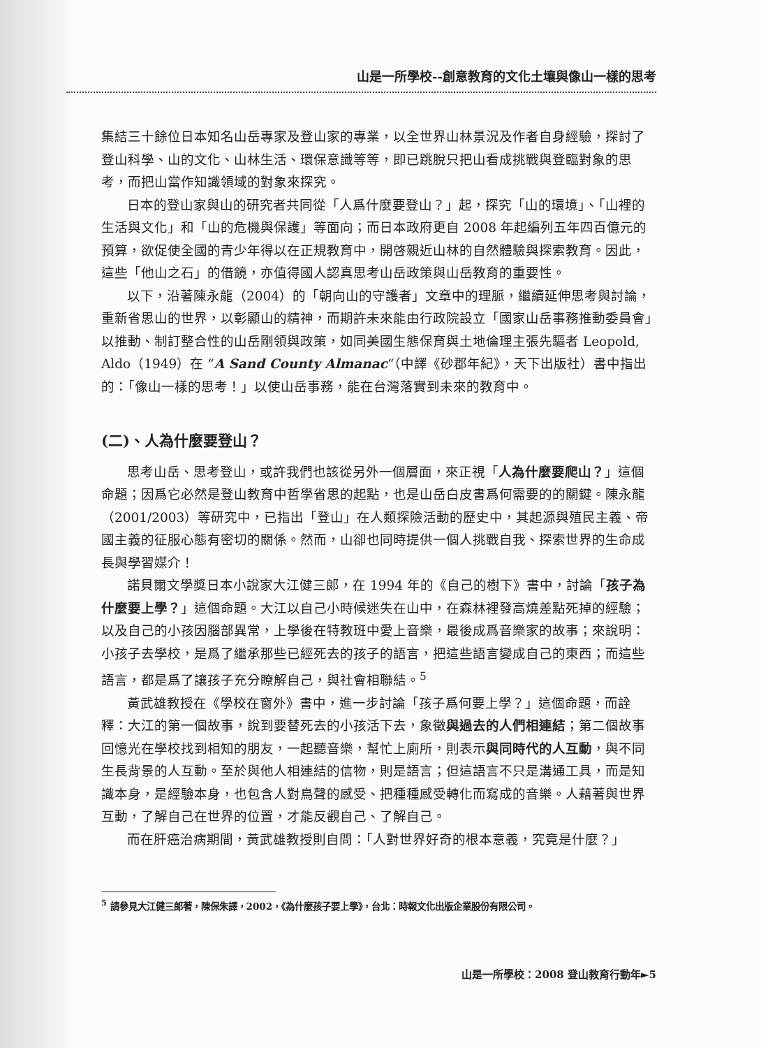山是一所學校--創意教育的文化土壤與像山一樣的思考
集結三十餘位日本知名山岳專家及登山家的專業，以全世界山林景況及作者自身經驗，探討了登山科學、山的文化、山林生活、環保意識等等，即已跳脫只把山看成挑戰與登臨對象的思考，而把山當作知識領域的對象來探究。
日本的登山家與山的研究者共同從「人爲什麼要登山？」起，探究「山的環境」、「山裡的生活與文化」和「山的危機與保護」等面向；而日本政府更自 2008 年起編列五年四百億元的預算，欲促使全國的青少年得以在正規教育中，開啓親近山林的自然體驗與探索教育。因此，這些「他山之石」的借鏡，亦值得國人認真思考山岳政策與山岳教育的重要性。
以下，沿著陳永龍（2004）的「朝向山的守護者」文章中的理脈，繼續延伸思考與討論，重新省思山的世界，以彰顯山的精神，而期許未來能由行政院設立「國家山岳事務推動委員會」以推動、制訂整合性的山岳剛領與政策，如同美國生態保育與土地倫理主張先驅者 Leopold, Aldo（1949）在 “A Sand County Almanac“（中譯《砂郡年紀》，天下出版社）書中指出的：「像山一樣的思考！」以使山岳事務，能在台灣落實到未來的教育中。
(二)、人為什麼要登山？
思考山岳、思考登山，或許我們也該從另外一個層面，來正視「人為什麼要爬山？」這個命題；因爲它必然是登山教育中哲學省思的起點，也是山岳白皮書爲何需要的的關鍵。陳永龍（2001/2003）等研究中，已指出「登山」在人類探險活動的歷史中，其起源與殖民主義、帝國主義的征服心態有密切的關係。然而，山卻也同時提供一個人挑戰自我、探索世界的生命成長與學習媒介！
諾貝爾文學獎日本小說家大江健三郎，在 1994 年的《自己的樹下》書中，討論「孩子為什麼要上學？」這個命題。大江以自己小時候迷失在山中，在森林裡發高燒差點死掉的經驗；以及自己的小孩因腦部異常，上學後在特教班中愛上音樂，最後成爲音樂家的故事；來說明：小孩子去學校，是爲了繼承那些已經死去的孩子的語言，把這些語言變成自己的東西；而這些語言，都是爲了讓孩子充分瞭解自己，與社會相聯結。<sup>5</sup>
黃武雄教授在《學校在窗外》書中，進一步討論「孩子爲何要上學？」這個命題，而詮釋：大江的第一個故事，說到要替死去的小孩活下去，象徵與過去的人們相連結；第二個故事回憶光在學校找到相知的朋友，一起聽音樂，幫忙上廁所，則表示與同時代的人互動，與不同生長背景的人互動。至於與他人相連結的信物，則是語言；但這語言不只是溝通工具，而是知識本身，是經驗本身，也包含人對鳥聲的感受、把種種感受轉化而寫成的音樂。人藉著與世界互動，了解自己在世界的位置，才能反觀自己、了解自己。
而在肝癌治病期間，黃武雄教授則自問：「人對世界好奇的根本意義，究竟是什麼？」
<sup>5</sup> 請參見大江健三郎著，陳保朱譯，2002，《為什麼孩子要上學》，台北：時報文化出版企業股份有限公司。
山是一所學校：2008 登山教育行動年►5